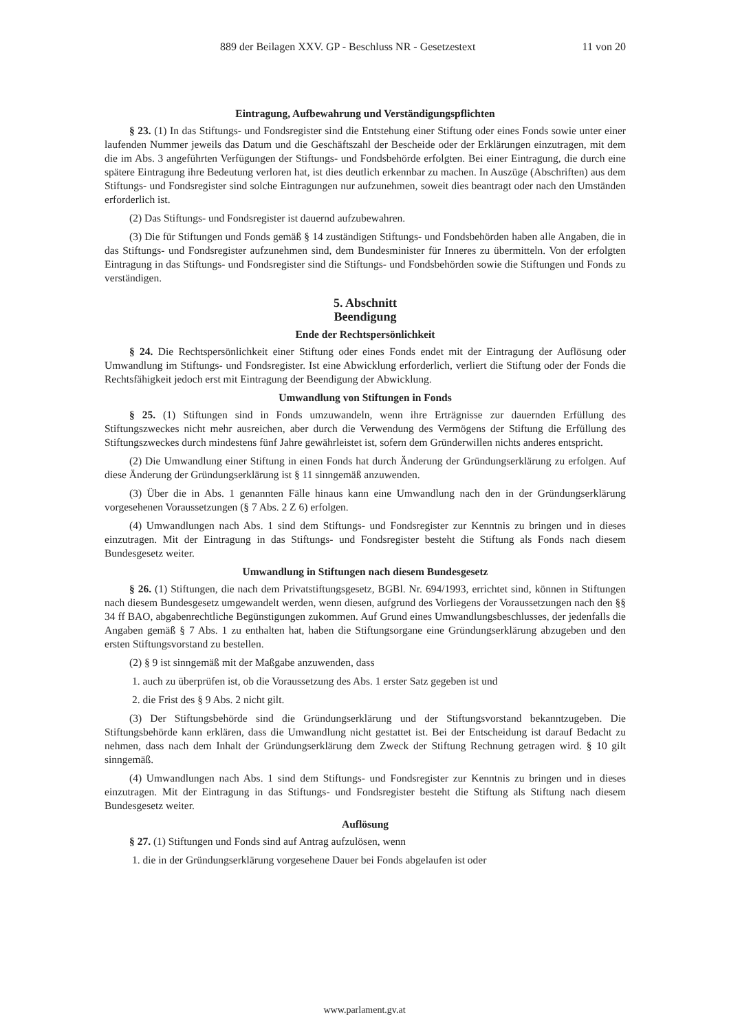889 der Beilagen XXV. GP - Beschluss NR - Gesetzestext 11 von 20
Eintragung, Aufbewahrung und Verständigungspflichten
§ 23. (1) In das Stiftungs- und Fondsregister sind die Entstehung einer Stiftung oder eines Fonds sowie unter einer laufenden Nummer jeweils das Datum und die Geschäftszahl der Bescheide oder der Erklärungen einzutragen, mit dem die im Abs. 3 angeführten Verfügungen der Stiftungs- und Fondsbehörde erfolgten. Bei einer Eintragung, die durch eine spätere Eintragung ihre Bedeutung verloren hat, ist dies deutlich erkennbar zu machen. In Auszüge (Abschriften) aus dem Stiftungs- und Fondsregister sind solche Eintragungen nur aufzunehmen, soweit dies beantragt oder nach den Umständen erforderlich ist.
(2) Das Stiftungs- und Fondsregister ist dauernd aufzubewahren.
(3) Die für Stiftungen und Fonds gemäß § 14 zuständigen Stiftungs- und Fondsbehörden haben alle Angaben, die in das Stiftungs- und Fondsregister aufzunehmen sind, dem Bundesminister für Inneres zu übermitteln. Von der erfolgten Eintragung in das Stiftungs- und Fondsregister sind die Stiftungs- und Fondsbehörden sowie die Stiftungen und Fonds zu verständigen.
5. Abschnitt
Beendigung
Ende der Rechtspersönlichkeit
§ 24. Die Rechtspersönlichkeit einer Stiftung oder eines Fonds endet mit der Eintragung der Auflösung oder Umwandlung im Stiftungs- und Fondsregister. Ist eine Abwicklung erforderlich, verliert die Stiftung oder der Fonds die Rechtsfähigkeit jedoch erst mit Eintragung der Beendigung der Abwicklung.
Umwandlung von Stiftungen in Fonds
§ 25. (1) Stiftungen sind in Fonds umzuwandeln, wenn ihre Erträgnisse zur dauernden Erfüllung des Stiftungszweckes nicht mehr ausreichen, aber durch die Verwendung des Vermögens der Stiftung die Erfüllung des Stiftungszweckes durch mindestens fünf Jahre gewährleistet ist, sofern dem Gründerwillen nichts anderes entspricht.
(2) Die Umwandlung einer Stiftung in einen Fonds hat durch Änderung der Gründungserklärung zu erfolgen. Auf diese Änderung der Gründungserklärung ist § 11 sinngemäß anzuwenden.
(3) Über die in Abs. 1 genannten Fälle hinaus kann eine Umwandlung nach den in der Gründungserklärung vorgesehenen Voraussetzungen (§ 7 Abs. 2 Z 6) erfolgen.
(4) Umwandlungen nach Abs. 1 sind dem Stiftungs- und Fondsregister zur Kenntnis zu bringen und in dieses einzutragen. Mit der Eintragung in das Stiftungs- und Fondsregister besteht die Stiftung als Fonds nach diesem Bundesgesetz weiter.
Umwandlung in Stiftungen nach diesem Bundesgesetz
§ 26. (1) Stiftungen, die nach dem Privatstiftungsgesetz, BGBl. Nr. 694/1993, errichtet sind, können in Stiftungen nach diesem Bundesgesetz umgewandelt werden, wenn diesen, aufgrund des Vorliegens der Voraussetzungen nach den §§ 34 ff BAO, abgabenrechtliche Begünstigungen zukommen. Auf Grund eines Umwandlungsbeschlusses, der jedenfalls die Angaben gemäß § 7 Abs. 1 zu enthalten hat, haben die Stiftungsorgane eine Gründungserklärung abzugeben und den ersten Stiftungsvorstand zu bestellen.
(2) § 9 ist sinngemäß mit der Maßgabe anzuwenden, dass
1. auch zu überprüfen ist, ob die Voraussetzung des Abs. 1 erster Satz gegeben ist und
2. die Frist des § 9 Abs. 2 nicht gilt.
(3) Der Stiftungsbehörde sind die Gründungserklärung und der Stiftungsvorstand bekanntzugeben. Die Stiftungsbehörde kann erklären, dass die Umwandlung nicht gestattet ist. Bei der Entscheidung ist darauf Bedacht zu nehmen, dass nach dem Inhalt der Gründungserklärung dem Zweck der Stiftung Rechnung getragen wird. § 10 gilt sinngemäß.
(4) Umwandlungen nach Abs. 1 sind dem Stiftungs- und Fondsregister zur Kenntnis zu bringen und in dieses einzutragen. Mit der Eintragung in das Stiftungs- und Fondsregister besteht die Stiftung als Stiftung nach diesem Bundesgesetz weiter.
Auflösung
§ 27. (1) Stiftungen und Fonds sind auf Antrag aufzulösen, wenn
1. die in der Gründungserklärung vorgesehene Dauer bei Fonds abgelaufen ist oder
www.parlament.gv.at